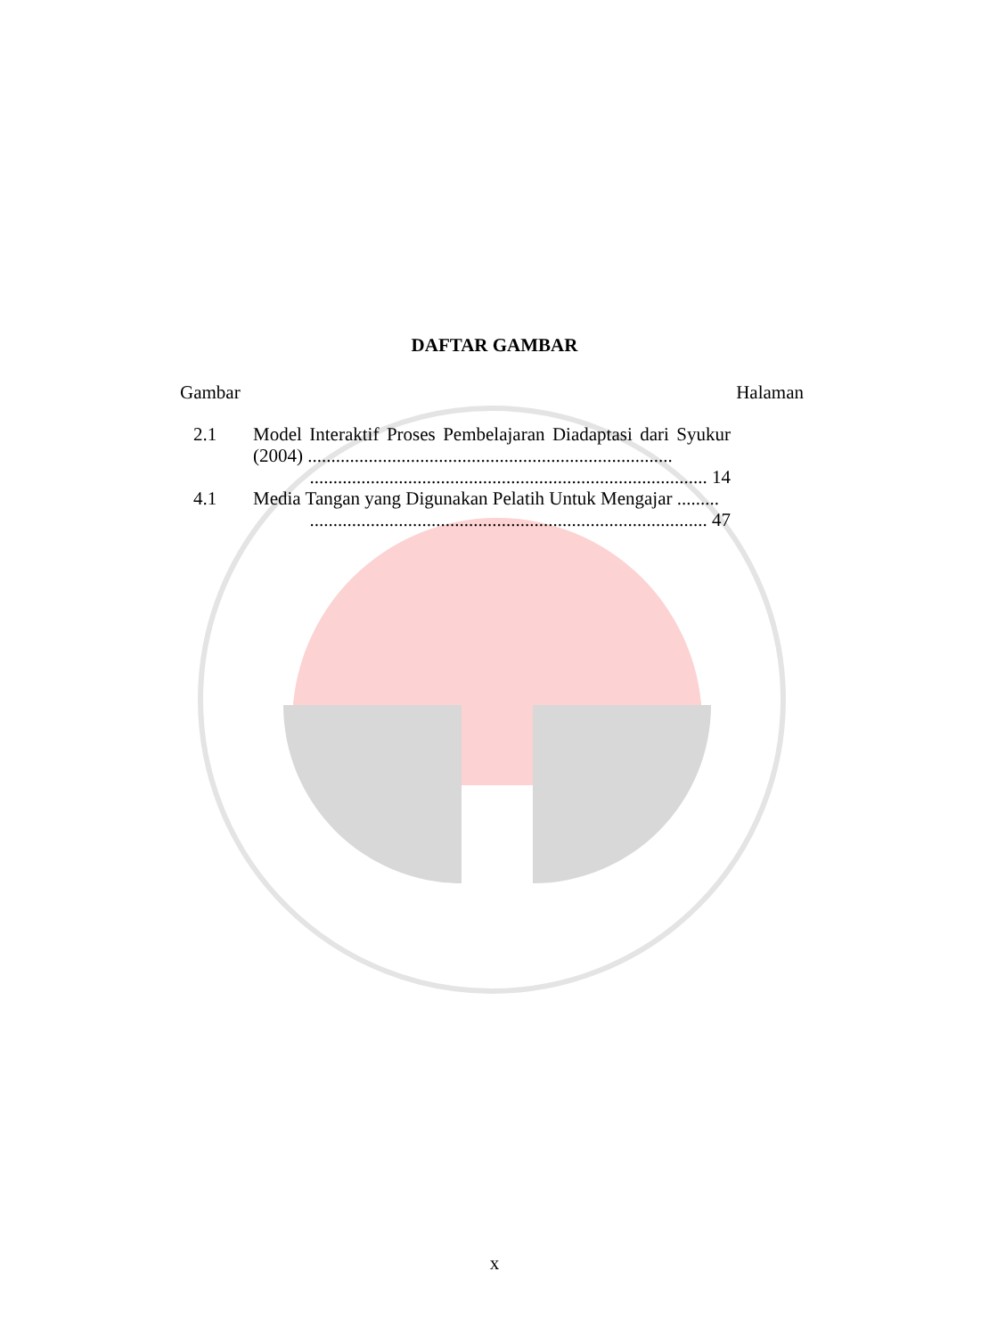DAFTAR GAMBAR
Gambar Halaman
2.1 Model Interaktif Proses Pembelajaran Diadaptasi dari Syukur (2004) ..............................................................................
..................................................................................... 14
4.1 Media Tangan yang Digunakan Pelatih Untuk Mengajar .........
..................................................................................... 47
x